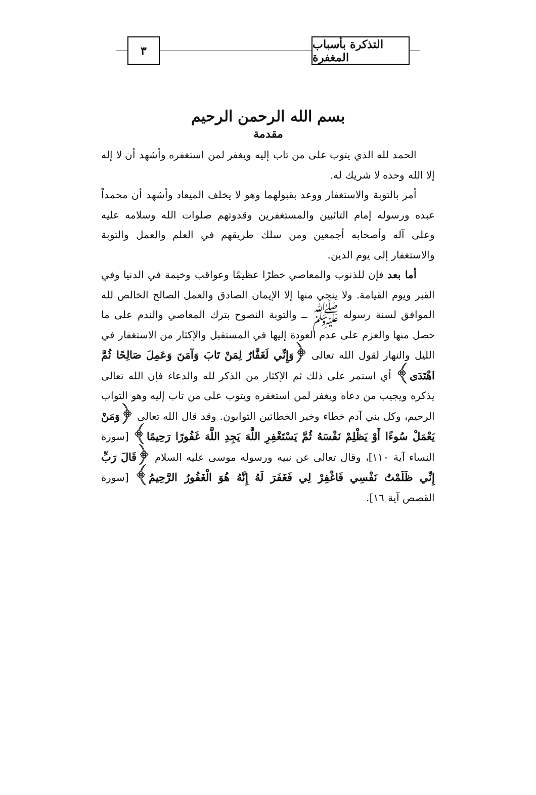التذكرة بأسباب المغفرة
٣
بسم الله الرحمن الرحيم
مقدمة
الحمد لله الذي يتوب على من تاب إليه ويغفر لمن استغفره وأشهد أن لا إله إلا الله وحده لا شريك له.
أمر بالتوبة والاستغفار ووعد بقبولهما وهو لا يخلف الميعاد وأشهد أن محمداً عبده ورسوله إمام التائبين والمستغفرين وقدوتهم صلوات الله وسلامه عليه وعلى آله وأصحابه أجمعين ومن سلك طريقهم في العلم والعمل والتوبة والاستغفار إلى يوم الدين.
أما بعد فإن للذنوب والمعاصي خطرًا عظيمًا وعواقب وخيمة في الدنيا وفي القبر ويوم القيامة. ولا ينجي منها إلا الإيمان الصادق والعمل الصالح الخالص لله الموافق لسنة رسوله ﷺ ــ والتوبة النصوح بترك المعاصي والندم على ما حصل منها والعزم على عدم العودة إليها في المستقبل والإكثار من الاستغفار في الليل والنهار لقول الله تعالى ﴿وَإِنِّي لَغَفَّارٌ لِمَنْ تَابَ وَآمَنَ وَعَمِلَ صَالِحًا ثُمَّ اهْتَدَى﴾ أي استمر على ذلك ثم الإكثار من الذكر لله والدعاء فإن الله تعالى يذكره ويجيب من دعاه ويغفر لمن استغفره ويتوب على من تاب إليه وهو التواب الرحيم، وكل بني آدم خطاء وخير الخطائين التوابون. وقد قال الله تعالى ﴿وَمَنْ يَعْمَلْ سُوءًا أَوْ يَظْلِمْ نَفْسَهُ ثُمَّ يَسْتَغْفِرِ اللَّهَ يَجِدِ اللَّهَ غَفُورًا رَحِيمًا﴾ [سورة النساء آية ١١٠]، وقال تعالى عن نبيه ورسوله موسى عليه السلام ﴿قَالَ رَبِّ إِنِّي ظَلَمْتُ نَفْسِي فَاغْفِرْ لِي فَغَفَرَ لَهُ إِنَّهُ هُوَ الْغَفُورُ الرَّحِيمُ﴾ [سورة القصص آية ١٦].